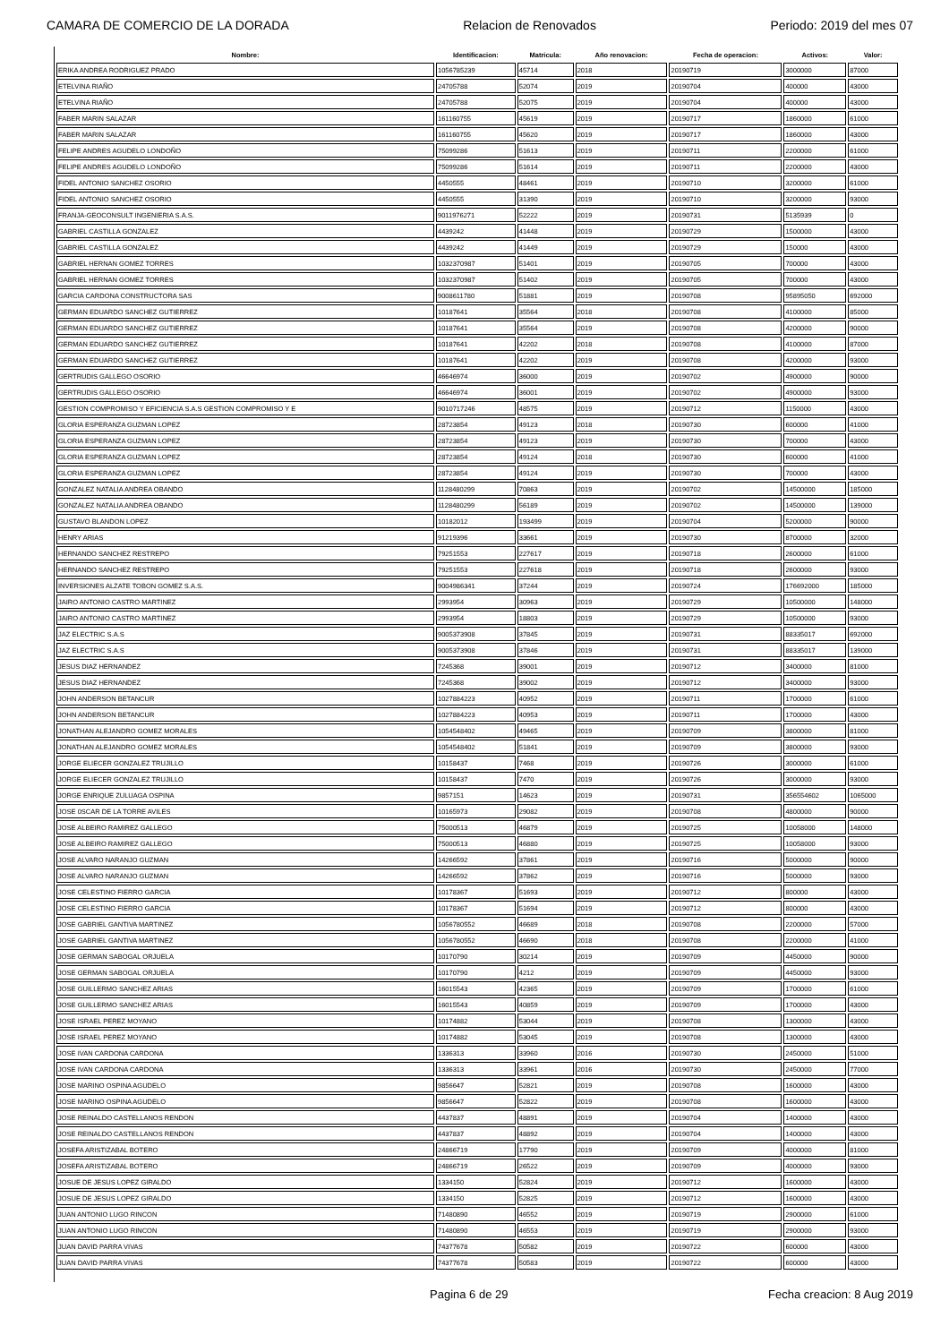CAMARA DE COMERCIO DE LA DORADA Relacion de Renovados Periodo: 2019 del mes 07
| Nombre: | Identificacion: | Matricula: | Año renovacion: | Fecha de operacion: | Activos: | Valor: |
| --- | --- | --- | --- | --- | --- | --- |
| ERIKA ANDREA RODRIGUEZ PRADO | 1056785239 | 45714 | 2018 | 20190719 | 3000000 | 87000 |
| ETELVINA RIAÑO | 24705788 | 52074 | 2019 | 20190704 | 400000 | 43000 |
| ETELVINA RIAÑO | 24705788 | 52075 | 2019 | 20190704 | 400000 | 43000 |
| FABER MARIN SALAZAR | 161160755 | 45619 | 2019 | 20190717 | 1860000 | 61000 |
| FABER MARIN SALAZAR | 161160755 | 45620 | 2019 | 20190717 | 1860000 | 43000 |
| FELIPE ANDRES AGUDELO LONDOÑO | 75099286 | 51613 | 2019 | 20190711 | 2200000 | 61000 |
| FELIPE ANDRES AGUDELO LONDOÑO | 75099286 | 51614 | 2019 | 20190711 | 2200000 | 43000 |
| FIDEL ANTONIO SANCHEZ OSORIO | 4450555 | 48461 | 2019 | 20190710 | 3200000 | 61000 |
| FIDEL ANTONIO SANCHEZ OSORIO | 4450555 | 31390 | 2019 | 20190710 | 3200000 | 93000 |
| FRANJA-GEOCONSULT INGENIERIA S.A.S. | 9011976271 | 52222 | 2019 | 20190731 | 5135939 | 0 |
| GABRIEL CASTILLA GONZALEZ | 4439242 | 41448 | 2019 | 20190729 | 1500000 | 43000 |
| GABRIEL CASTILLA GONZALEZ | 4439242 | 41449 | 2019 | 20190729 | 150000 | 43000 |
| GABRIEL HERNAN GOMEZ TORRES | 1032370987 | 51401 | 2019 | 20190705 | 700000 | 43000 |
| GABRIEL HERNAN GOMEZ TORRES | 1032370987 | 51402 | 2019 | 20190705 | 700000 | 43000 |
| GARCIA CARDONA CONSTRUCTORA SAS | 9008611780 | 51881 | 2019 | 20190708 | 95895050 | 692000 |
| GERMAN EDUARDO SANCHEZ GUTIERREZ | 10187641 | 35564 | 2018 | 20190708 | 4100000 | 85000 |
| GERMAN EDUARDO SANCHEZ GUTIERREZ | 10187641 | 35564 | 2019 | 20190708 | 4200000 | 90000 |
| GERMAN EDUARDO SANCHEZ GUTIERREZ | 10187641 | 42202 | 2018 | 20190708 | 4100000 | 87000 |
| GERMAN EDUARDO SANCHEZ GUTIERREZ | 10187641 | 42202 | 2019 | 20190708 | 4200000 | 93000 |
| GERTRUDIS GALLEGO OSORIO | 46646974 | 36000 | 2019 | 20190702 | 4900000 | 90000 |
| GERTRUDIS GALLEGO OSORIO | 46646974 | 36001 | 2019 | 20190702 | 4900000 | 93000 |
| GESTION COMPROMISO Y EFICIENCIA S.A.S GESTION COMPROMISO Y E | 9010717246 | 48575 | 2019 | 20190712 | 1150000 | 43000 |
| GLORIA ESPERANZA GUZMAN LOPEZ | 28723854 | 49123 | 2018 | 20190730 | 600000 | 41000 |
| GLORIA ESPERANZA GUZMAN LOPEZ | 28723854 | 49123 | 2019 | 20190730 | 700000 | 43000 |
| GLORIA ESPERANZA GUZMAN LOPEZ | 28723854 | 49124 | 2018 | 20190730 | 600000 | 41000 |
| GLORIA ESPERANZA GUZMAN LOPEZ | 28723854 | 49124 | 2019 | 20190730 | 700000 | 43000 |
| GONZALEZ NATALIA ANDREA OBANDO | 1128480299 | 70863 | 2019 | 20190702 | 14500000 | 185000 |
| GONZALEZ NATALIA ANDREA OBANDO | 1128480299 | 56189 | 2019 | 20190702 | 14500000 | 139000 |
| GUSTAVO BLANDON LOPEZ | 10182012 | 193499 | 2019 | 20190704 | 5200000 | 90000 |
| HENRY ARIAS | 91219396 | 33661 | 2019 | 20190730 | 8700000 | 32000 |
| HERNANDO SANCHEZ RESTREPO | 79251553 | 227617 | 2019 | 20190718 | 2600000 | 61000 |
| HERNANDO SANCHEZ RESTREPO | 79251553 | 227618 | 2019 | 20190718 | 2600000 | 93000 |
| INVERSIONES ALZATE TOBON GOMEZ S.A.S. | 9004986341 | 37244 | 2019 | 20190724 | 176692000 | 185000 |
| JAIRO ANTONIO CASTRO MARTINEZ | 2993954 | 30963 | 2019 | 20190729 | 10500000 | 148000 |
| JAIRO ANTONIO CASTRO MARTINEZ | 2993954 | 18803 | 2019 | 20190729 | 10500000 | 93000 |
| JAZ ELECTRIC S.A.S | 9005373908 | 37845 | 2019 | 20190731 | 88335017 | 692000 |
| JAZ ELECTRIC S.A.S | 9005373908 | 37846 | 2019 | 20190731 | 88335017 | 139000 |
| JESUS DIAZ HERNANDEZ | 7245368 | 39001 | 2019 | 20190712 | 3400000 | 81000 |
| JESUS DIAZ HERNANDEZ | 7245368 | 39002 | 2019 | 20190712 | 3400000 | 93000 |
| JOHN ANDERSON BETANCUR | 1027884223 | 40952 | 2019 | 20190711 | 1700000 | 61000 |
| JOHN ANDERSON BETANCUR | 1027884223 | 40953 | 2019 | 20190711 | 1700000 | 43000 |
| JONATHAN ALEJANDRO GOMEZ MORALES | 1054548402 | 49465 | 2019 | 20190709 | 3800000 | 81000 |
| JONATHAN ALEJANDRO GOMEZ MORALES | 1054548402 | 51841 | 2019 | 20190709 | 3800000 | 93000 |
| JORGE ELIECER GONZALEZ TRUJILLO | 10158437 | 7468 | 2019 | 20190726 | 3000000 | 61000 |
| JORGE ELIECER GONZALEZ TRUJILLO | 10158437 | 7470 | 2019 | 20190726 | 3000000 | 93000 |
| JORGE ENRIQUE ZULUAGA OSPINA | 9857151 | 14623 | 2019 | 20190731 | 356554602 | 1065000 |
| JOSE 0SCAR DE LA TORRE AVILES | 10165973 | 29082 | 2019 | 20190708 | 4800000 | 90000 |
| JOSE ALBEIRO RAMIREZ GALLEGO | 75000513 | 46879 | 2019 | 20190725 | 10058000 | 148000 |
| JOSE ALBEIRO RAMIREZ GALLEGO | 75000513 | 46880 | 2019 | 20190725 | 10058000 | 93000 |
| JOSE ALVARO NARANJO GUZMAN | 14266592 | 37861 | 2019 | 20190716 | 5000000 | 90000 |
| JOSE ALVARO NARANJO GUZMAN | 14266592 | 37862 | 2019 | 20190716 | 5000000 | 93000 |
| JOSE CELESTINO FIERRO GARCIA | 10178367 | 51693 | 2019 | 20190712 | 800000 | 43000 |
| JOSE CELESTINO FIERRO GARCIA | 10178367 | 51694 | 2019 | 20190712 | 800000 | 43000 |
| JOSE GABRIEL GANTIVA MARTINEZ | 1056780552 | 46689 | 2018 | 20190708 | 2200000 | 57000 |
| JOSE GABRIEL GANTIVA MARTINEZ | 1056780552 | 46690 | 2018 | 20190708 | 2200000 | 41000 |
| JOSE GERMAN SABOGAL ORJUELA | 10170790 | 30214 | 2019 | 20190709 | 4450000 | 90000 |
| JOSE GERMAN SABOGAL ORJUELA | 10170790 | 4212 | 2019 | 20190709 | 4450000 | 93000 |
| JOSE GUILLERMO SANCHEZ ARIAS | 16015543 | 42365 | 2019 | 20190709 | 1700000 | 61000 |
| JOSE GUILLERMO SANCHEZ ARIAS | 16015543 | 40859 | 2019 | 20190709 | 1700000 | 43000 |
| JOSE ISRAEL PEREZ MOYANO | 10174882 | 53044 | 2019 | 20190708 | 1300000 | 43000 |
| JOSE ISRAEL PEREZ MOYANO | 10174882 | 53045 | 2019 | 20190708 | 1300000 | 43000 |
| JOSE IVAN CARDONA CARDONA | 1336313 | 33960 | 2016 | 20190730 | 2450000 | 51000 |
| JOSE IVAN CARDONA CARDONA | 1336313 | 33961 | 2016 | 20190730 | 2450000 | 77000 |
| JOSE MARINO OSPINA AGUDELO | 9856647 | 52821 | 2019 | 20190708 | 1600000 | 43000 |
| JOSE MARINO OSPINA AGUDELO | 9856647 | 52822 | 2019 | 20190708 | 1600000 | 43000 |
| JOSE REINALDO CASTELLANOS RENDON | 4437837 | 48891 | 2019 | 20190704 | 1400000 | 43000 |
| JOSE REINALDO CASTELLANOS RENDON | 4437837 | 48892 | 2019 | 20190704 | 1400000 | 43000 |
| JOSEFA ARISTIZABAL BOTERO | 24866719 | 17790 | 2019 | 20190709 | 4000000 | 81000 |
| JOSEFA ARISTIZABAL BOTERO | 24866719 | 26522 | 2019 | 20190709 | 4000000 | 93000 |
| JOSUE DE JESUS LOPEZ GIRALDO | 1334150 | 52824 | 2019 | 20190712 | 1600000 | 43000 |
| JOSUE DE JESUS LOPEZ GIRALDO | 1334150 | 52825 | 2019 | 20190712 | 1600000 | 43000 |
| JUAN ANTONIO LUGO RINCON | 71480890 | 46552 | 2019 | 20190719 | 2900000 | 61000 |
| JUAN ANTONIO LUGO RINCON | 71480890 | 46553 | 2019 | 20190719 | 2900000 | 93000 |
| JUAN DAVID PARRA VIVAS | 74377678 | 50582 | 2019 | 20190722 | 600000 | 43000 |
| JUAN DAVID PARRA VIVAS | 74377678 | 50583 | 2019 | 20190722 | 600000 | 43000 |
Pagina 6 de 29 Fecha creacion: 8 Aug 2019